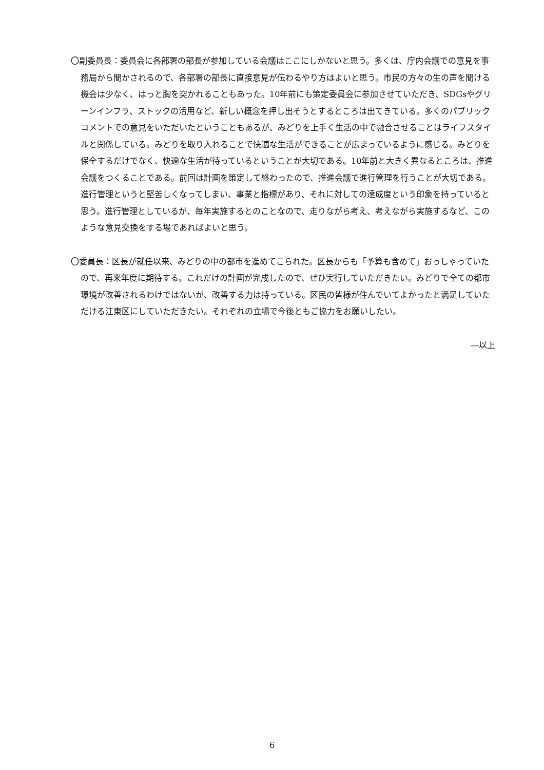〇副委員長：委員会に各部署の部長が参加している会議はここにしかないと思う。多くは、庁内会議での意見を事務局から聞かされるので、各部署の部長に直接意見が伝わるやり方はよいと思う。市民の方々の生の声を聞ける機会は少なく、はっと胸を突かれることもあった。10年前にも策定委員会に参加させていただき、SDGsやグリーンインフラ、ストックの活用など、新しい概念を押し出そうとするところは出てきている。多くのパブリックコメントでの意見をいただいたということもあるが、みどりを上手く生活の中で融合させることはライフスタイルと関係している。みどりを取り入れることで快適な生活ができることが広まっているように感じる。みどりを保全するだけでなく、快適な生活が待っているということが大切である。10年前と大きく異なるところは、推進会議をつくることである。前回は計画を策定して終わったので、推進会議で進行管理を行うことが大切である。進行管理というと堅苦しくなってしまい、事業と指標があり、それに対しての達成度という印象を持っていると思う。進行管理としているが、毎年実施するとのことなので、走りながら考え、考えながら実施するなど、このような意見交換をする場であればよいと思う。
〇委員長：区長が就任以来、みどりの中の都市を進めてこられた。区長からも「予算も含めて」おっしゃっていたので、再来年度に期待する。これだけの計画が完成したので、ぜひ実行していただきたい。みどりで全ての都市環境が改善されるわけではないが、改善する力は持っている。区民の皆様が住んでいてよかったと満足していただける江東区にしていただきたい。それぞれの立場で今後ともご協力をお願いしたい。
―以上
6